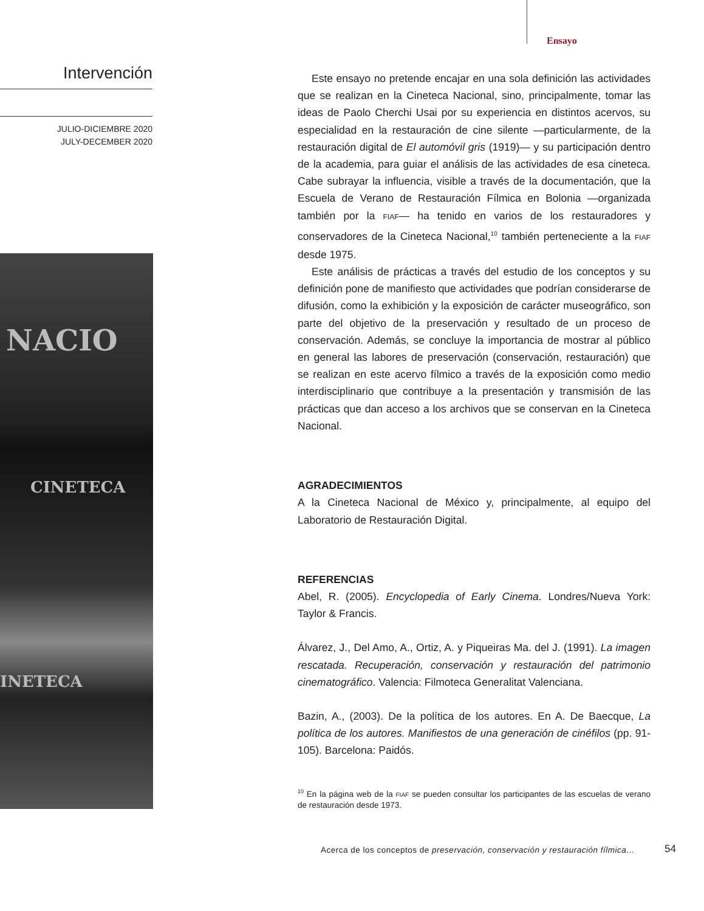Ensayo
Intervención
JULIO-DICIEMBRE 2020
JULY-DECEMBER 2020
NACIO
CINETECA
INETECA
Este ensayo no pretende encajar en una sola definición las actividades que se realizan en la Cineteca Nacional, sino, principalmente, tomar las ideas de Paolo Cherchi Usai por su experiencia en distintos acervos, su especialidad en la restauración de cine silente —particularmente, de la restauración digital de El automóvil gris (1919)— y su participación dentro de la academia, para guiar el análisis de las actividades de esa cineteca. Cabe subrayar la influencia, visible a través de la documentación, que la Escuela de Verano de Restauración Fílmica en Bolonia —organizada también por la FIAF— ha tenido en varios de los restauradores y conservadores de la Cineteca Nacional,<sup>10</sup> también perteneciente a la FIAF desde 1975.
Este análisis de prácticas a través del estudio de los conceptos y su definición pone de manifiesto que actividades que podrían considerarse de difusión, como la exhibición y la exposición de carácter museográfico, son parte del objetivo de la preservación y resultado de un proceso de conservación. Además, se concluye la importancia de mostrar al público en general las labores de preservación (conservación, restauración) que se realizan en este acervo fílmico a través de la exposición como medio interdisciplinario que contribuye a la presentación y transmisión de las prácticas que dan acceso a los archivos que se conservan en la Cineteca Nacional.
AGRADECIMIENTOS
A la Cineteca Nacional de México y, principalmente, al equipo del Laboratorio de Restauración Digital.
REFERENCIAS
Abel, R. (2005). Encyclopedia of Early Cinema. Londres/Nueva York: Taylor & Francis.
Álvarez, J., Del Amo, A., Ortiz, A. y Piqueiras Ma. del J. (1991). La imagen rescatada. Recuperación, conservación y restauración del patrimonio cinematográfico. Valencia: Filmoteca Generalitat Valenciana.
Bazin, A., (2003). De la política de los autores. En A. De Baecque, La política de los autores. Manifiestos de una generación de cinéfilos (pp. 91-105). Barcelona: Paidós.
<sup>10</sup> En la página web de la FIAF se pueden consultar los participantes de las escuelas de verano de restauración desde 1973.
Acerca de los conceptos de preservación, conservación y restauración fílmica…
54